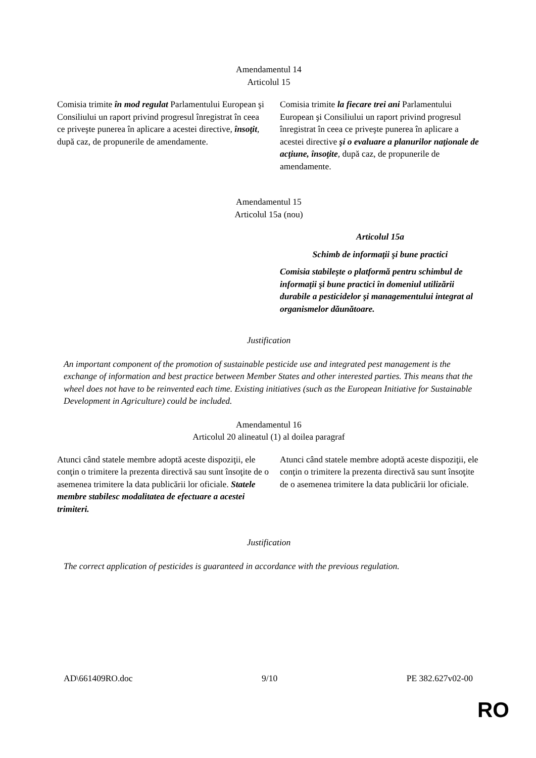Amendamentul 14
Articolul 15
| Comisia trimite în mod regulat Parlamentului European şi Consiliului un raport privind progresul înregistrat în ceea ce priveşte punerea în aplicare a acestei directive, însoţit , după caz, de propunerile de amendamente. | Comisia trimite la fiecare trei ani Parlamentului European şi Consiliului un raport privind progresul înregistrat în ceea ce priveşte punerea în aplicare a acestei directive şi o evaluare a planurilor naţionale de acţiune, însoţite , după caz, de propunerile de amendamente. |
Amendamentul 15
Articolul 15a (nou)
| | Articolul 15a Schimb de informaţii şi bune practici Comisia stabileşte o platformă pentru schimbul de informaţii şi bune practici în domeniul utilizării durabile a pesticidelor şi managementului integrat al organismelor dăunătoare. |
Justification
An important component of the promotion of sustainable pesticide use and integrated pest management is the exchange of information and best practice between Member States and other interested parties. This means that the wheel does not have to be reinvented each time. Existing initiatives (such as the European Initiative for Sustainable Development in Agriculture) could be included.
Amendamentul 16
Articolul 20 alineatul (1) al doilea paragraf
| Atunci când statele membre adoptă aceste dispoziţii, ele conţin o trimitere la prezenta directivă sau sunt însoţite de o asemenea trimitere la data publicării lor oficiale. Statele membre stabilesc modalitatea de efectuare a acestei trimiteri. | Atunci când statele membre adoptă aceste dispoziţii, ele conţin o trimitere la prezenta directivă sau sunt însoţite de o asemenea trimitere la data publicării lor oficiale. |
Justification
The correct application of pesticides is guaranteed in accordance with the previous regulation.
AD\661409RO.doc 9/10 PE 382.627v02-00
RO